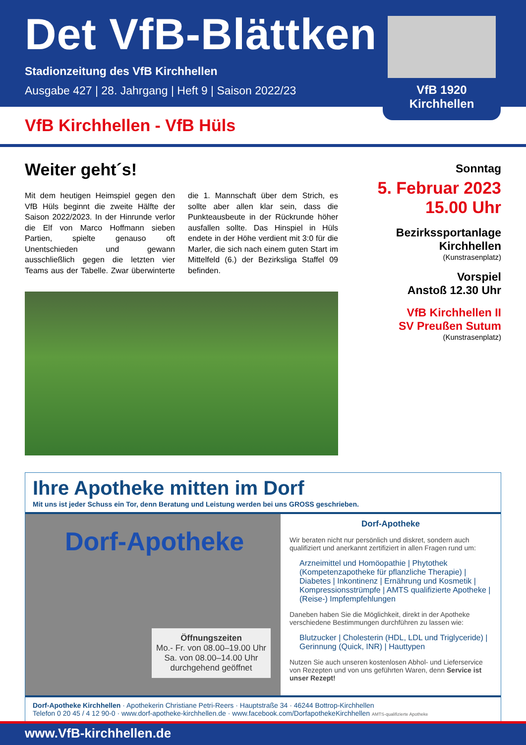Det VfB-Blättken
Stadionzeitung des VfB Kirchhellen
Ausgabe 427 | 28. Jahrgang | Heft 9 | Saison 2022/23
VfB 1920 Kirchhellen
VfB Kirchhellen - VfB Hüls
Weiter geht´s!
Mit dem heutigen Heimspiel gegen den VfB Hüls beginnt die zweite Hälfte der Saison 2022/2023. In der Hinrunde verlor die Elf von Marco Hoffmann sieben Partien, spielte genauso oft Unentschieden und gewann ausschließlich gegen die letzten vier Teams aus der Tabelle. Zwar überwinterte die 1. Mannschaft über dem Strich, es sollte aber allen klar sein, dass die Punkteausbeute in der Rückrunde höher ausfallen sollte. Das Hinspiel in Hüls endete in der Höhe verdient mit 3:0 für die Marler, die sich nach einem guten Start im Mittelfeld (6.) der Bezirksliga Staffel 09 befinden.
Sonntag
5. Februar 2023
15.00 Uhr
Bezirkssportanlage
Kirchhellen
(Kunstrasenplatz)
Vorspiel
Anstoß 12.30 Uhr
VfB Kirchhellen II
SV Preußen Sutum
(Kunstrasenplatz)
Ihre Apotheke mitten im Dorf
Mit uns ist jeder Schuss ein Tor, denn Beratung und Leistung werden bei uns GROSS geschrieben.
Dorf-Apotheke
Öffnungszeiten
Mo.- Fr. von 08.00–19.00 Uhr
Sa. von 08.00–14.00 Uhr
durchgehend geöffnet
Dorf-Apotheke
Wir beraten nicht nur persönlich und diskret, sondern auch qualifiziert und anerkannt zertifiziert in allen Fragen rund um:
Arzneimittel und Homöopathie | Phytothek (Kompetenzapotheke für pflanzliche Therapie) | Diabetes | Inkontinenz | Ernährung und Kosmetik | Kompressionsstrümpfe | AMTS qualifizierte Apotheke | (Reise-) Impfempfehlungen
Daneben haben Sie die Möglichkeit, direkt in der Apotheke verschiedene Bestimmungen durchführen zu lassen wie:
Blutzucker | Cholesterin (HDL, LDL und Triglyceride) | Gerinnung (Quick, INR) | Hauttypen
Nutzen Sie auch unseren kostenlosen Abhol- und Lieferservice von Rezepten und von uns geführten Waren, denn Service ist unser Rezept!
Dorf-Apotheke Kirchhellen · Apothekerin Christiane Petri-Reers · Hauptstraße 34 · 46244 Bottrop-Kirchhellen
Telefon 0 20 45 / 4 12 90-0 · www.dorf-apotheke-kirchhellen.de · www.facebook.com/DorfapothekeKirchhellen AMTS-qualifizierte Apotheke
www.VfB-kirchhellen.de